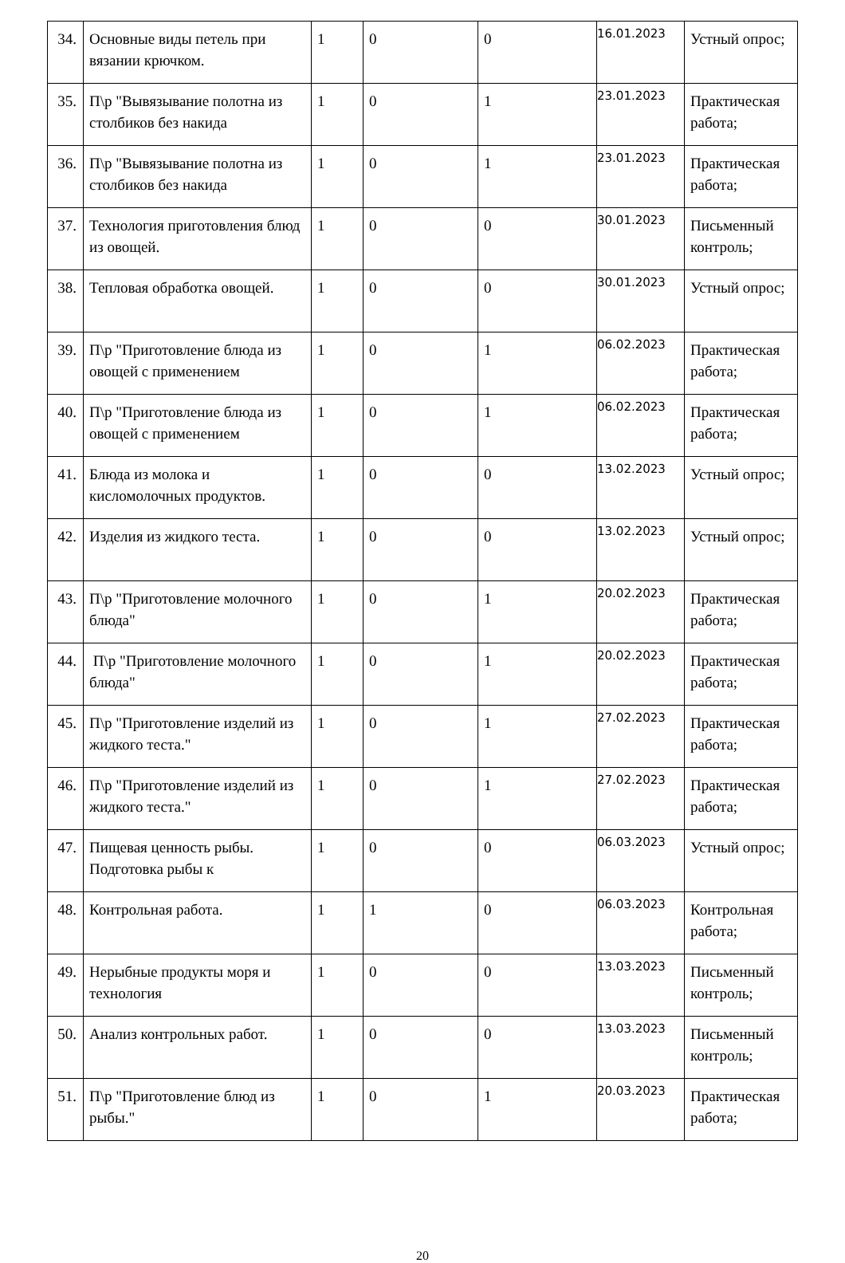| 34. | Основные виды петель при вязании крючком. | 1 | 0 | 0 | 16.01.2023 | Устный опрос; |
| 35. | П\р "Вывязывание полотна из столбиков без накида | 1 | 0 | 1 | 23.01.2023 | Практическая работа; |
| 36. | П\р "Вывязывание полотна из столбиков без накида | 1 | 0 | 1 | 23.01.2023 | Практическая работа; |
| 37. | Технология приготовления блюд из овощей. | 1 | 0 | 0 | 30.01.2023 | Письменный контроль; |
| 38. | Тепловая обработка овощей. | 1 | 0 | 0 | 30.01.2023 | Устный опрос; |
| 39. | П\р "Приготовление блюда из овощей с применением | 1 | 0 | 1 | 06.02.2023 | Практическая работа; |
| 40. | П\р "Приготовление блюда из овощей с применением | 1 | 0 | 1 | 06.02.2023 | Практическая работа; |
| 41. | Блюда из молока и кисломолочных продуктов. | 1 | 0 | 0 | 13.02.2023 | Устный опрос; |
| 42. | Изделия из жидкого теста. | 1 | 0 | 0 | 13.02.2023 | Устный опрос; |
| 43. | П\р "Приготовление молочного блюда" | 1 | 0 | 1 | 20.02.2023 | Практическая работа; |
| 44. | П\р "Приготовление молочного блюда" | 1 | 0 | 1 | 20.02.2023 | Практическая работа; |
| 45. | П\р "Приготовление изделий из жидкого теста." | 1 | 0 | 1 | 27.02.2023 | Практическая работа; |
| 46. | П\р "Приготовление изделий из жидкого теста." | 1 | 0 | 1 | 27.02.2023 | Практическая работа; |
| 47. | Пищевая ценность рыбы. Подготовка рыбы к | 1 | 0 | 0 | 06.03.2023 | Устный опрос; |
| 48. | Контрольная работа. | 1 | 1 | 0 | 06.03.2023 | Контрольная работа; |
| 49. | Нерыбные продукты моря и технология | 1 | 0 | 0 | 13.03.2023 | Письменный контроль; |
| 50. | Анализ контрольных работ. | 1 | 0 | 0 | 13.03.2023 | Письменный контроль; |
| 51. | П\р "Приготовление блюд из рыбы." | 1 | 0 | 1 | 20.03.2023 | Практическая работа; |
20